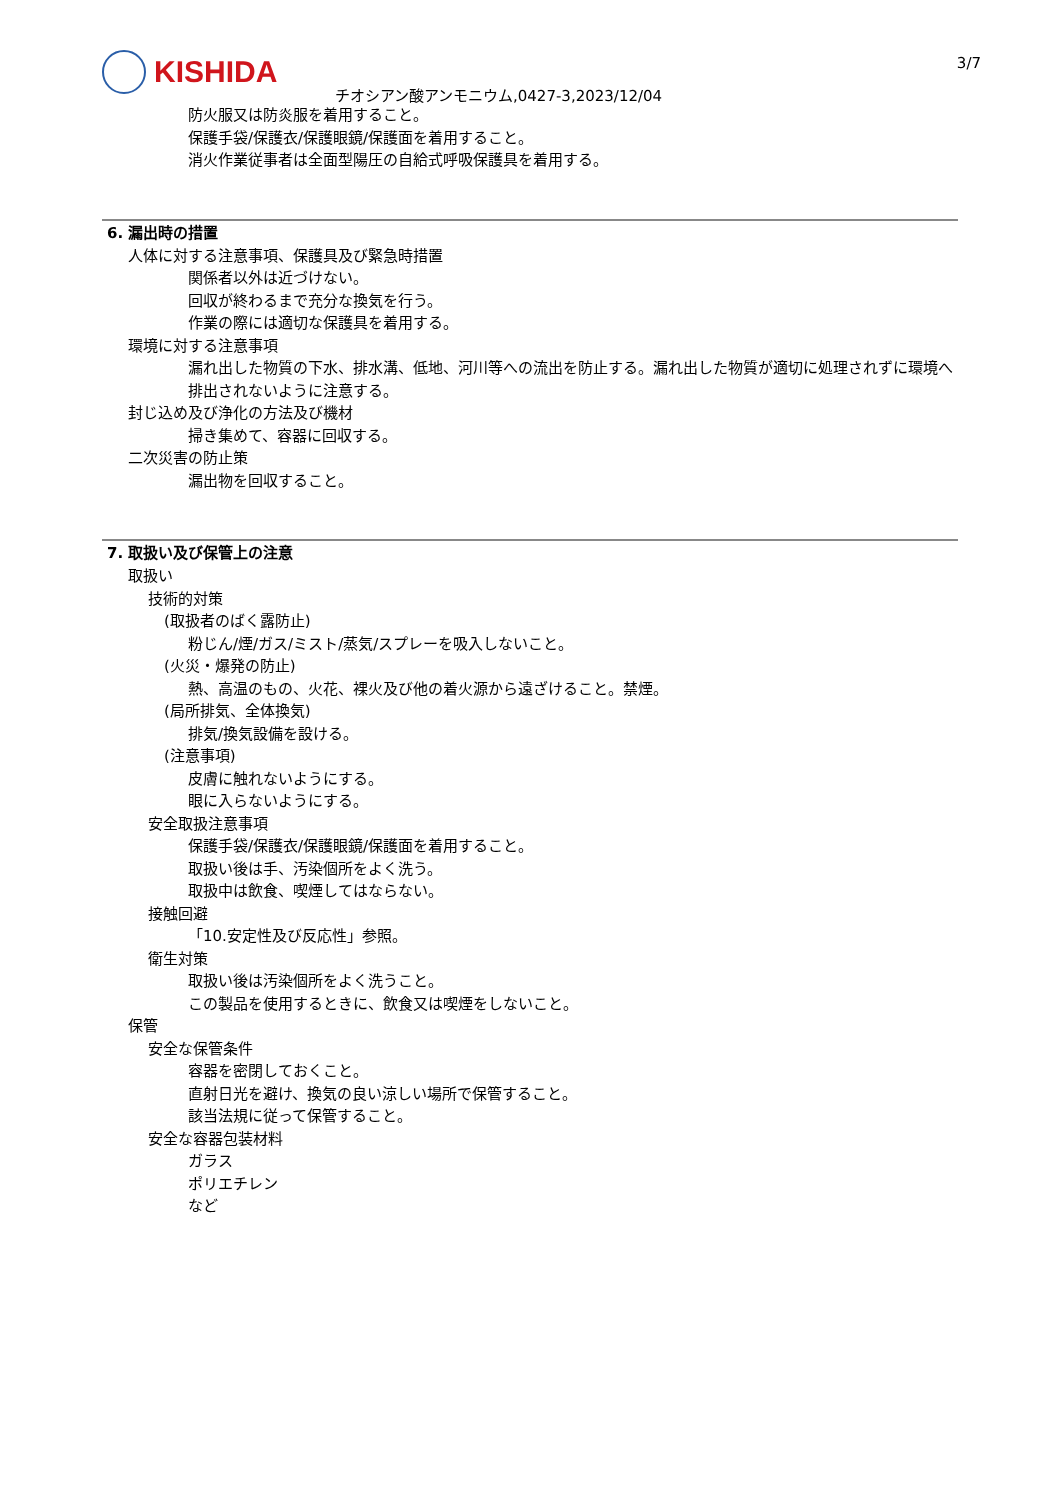KISHIDA 3/7
チオシアン酸アンモニウム,0427-3,2023/12/04
防火服又は防炎服を着用すること。
保護手袋/保護衣/保護眼鏡/保護面を着用すること。
消火作業従事者は全面型陽圧の自給式呼吸保護具を着用する。
6. 漏出時の措置
人体に対する注意事項、保護具及び緊急時措置
関係者以外は近づけない。
回収が終わるまで充分な換気を行う。
作業の際には適切な保護具を着用する。
環境に対する注意事項
漏れ出した物質の下水、排水溝、低地、河川等への流出を防止する。漏れ出した物質が適切に処理されずに環境へ排出されないように注意する。
封じ込め及び浄化の方法及び機材
掃き集めて、容器に回収する。
二次災害の防止策
漏出物を回収すること。
7. 取扱い及び保管上の注意
取扱い
技術的対策
(取扱者のばく露防止)
粉じん/煙/ガス/ミスト/蒸気/スプレーを吸入しないこと。
(火災・爆発の防止)
熱、高温のもの、火花、裸火及び他の着火源から遠ざけること。禁煙。
(局所排気、全体換気)
排気/換気設備を設ける。
(注意事項)
皮膚に触れないようにする。
眼に入らないようにする。
安全取扱注意事項
保護手袋/保護衣/保護眼鏡/保護面を着用すること。
取扱い後は手、汚染個所をよく洗う。
取扱中は飲食、喫煙してはならない。
接触回避
「10.安定性及び反応性」参照。
衛生対策
取扱い後は汚染個所をよく洗うこと。
この製品を使用するときに、飲食又は喫煙をしないこと。
保管
安全な保管条件
容器を密閉しておくこと。
直射日光を避け、換気の良い涼しい場所で保管すること。
該当法規に従って保管すること。
安全な容器包装材料
ガラス
ポリエチレン
など